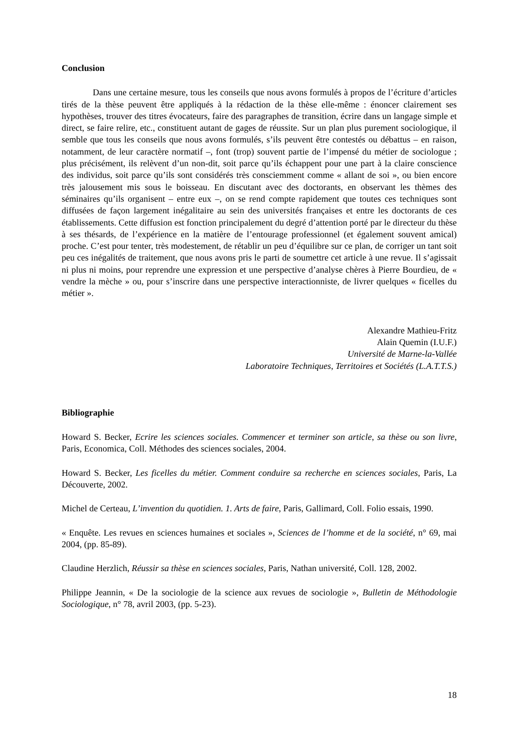Conclusion
Dans une certaine mesure, tous les conseils que nous avons formulés à propos de l’écriture d’articles tirés de la thèse peuvent être appliqués à la rédaction de la thèse elle-même : énoncer clairement ses hypothèses, trouver des titres évocateurs, faire des paragraphes de transition, écrire dans un langage simple et direct, se faire relire, etc., constituent autant de gages de réussite. Sur un plan plus purement sociologique, il semble que tous les conseils que nous avons formulés, s’ils peuvent être contestés ou débattus – en raison, notamment, de leur caractère normatif –, font (trop) souvent partie de l’impensé du métier de sociologue ; plus précisément, ils relèvent d’un non-dit, soit parce qu’ils échappent pour une part à la claire conscience des individus, soit parce qu’ils sont considérés très consciemment comme « allant de soi », ou bien encore très jalousement mis sous le boisseau. En discutant avec des doctorants, en observant les thèmes des séminaires qu’ils organisent – entre eux –, on se rend compte rapidement que toutes ces techniques sont diffusées de façon largement inégalitaire au sein des universités françaises et entre les doctorants de ces établissements. Cette diffusion est fonction principalement du degré d’attention porté par le directeur du thèse à ses thésards, de l’expérience en la matière de l’entourage professionnel (et également souvent amical) proche. C’est pour tenter, très modestement, de rétablir un peu d’équilibre sur ce plan, de corriger un tant soit peu ces inégalités de traitement, que nous avons pris le parti de soumettre cet article à une revue. Il s’agissait ni plus ni moins, pour reprendre une expression et une perspective d’analyse chères à Pierre Bourdieu, de « vendre la mèche » ou, pour s’inscrire dans une perspective interactionniste, de livrer quelques « ficelles du métier ».
Alexandre Mathieu-Fritz
Alain Quemin (I.U.F.)
Université de Marne-la-Vallée
Laboratoire Techniques, Territoires et Sociétés (L.A.T.T.S.)
Bibliographie
Howard S. Becker, Ecrire les sciences sociales. Commencer et terminer son article, sa thèse ou son livre, Paris, Economica, Coll. Méthodes des sciences sociales, 2004.
Howard S. Becker, Les ficelles du métier. Comment conduire sa recherche en sciences sociales, Paris, La Découverte, 2002.
Michel de Certeau, L’invention du quotidien. 1. Arts de faire, Paris, Gallimard, Coll. Folio essais, 1990.
« Enquête. Les revues en sciences humaines et sociales », Sciences de l’homme et de la société, n° 69, mai 2004, (pp. 85-89).
Claudine Herzlich, Réussir sa thèse en sciences sociales, Paris, Nathan université, Coll. 128, 2002.
Philippe Jeannin, « De la sociologie de la science aux revues de sociologie », Bulletin de Méthodologie Sociologique, n° 78, avril 2003, (pp. 5-23).
18